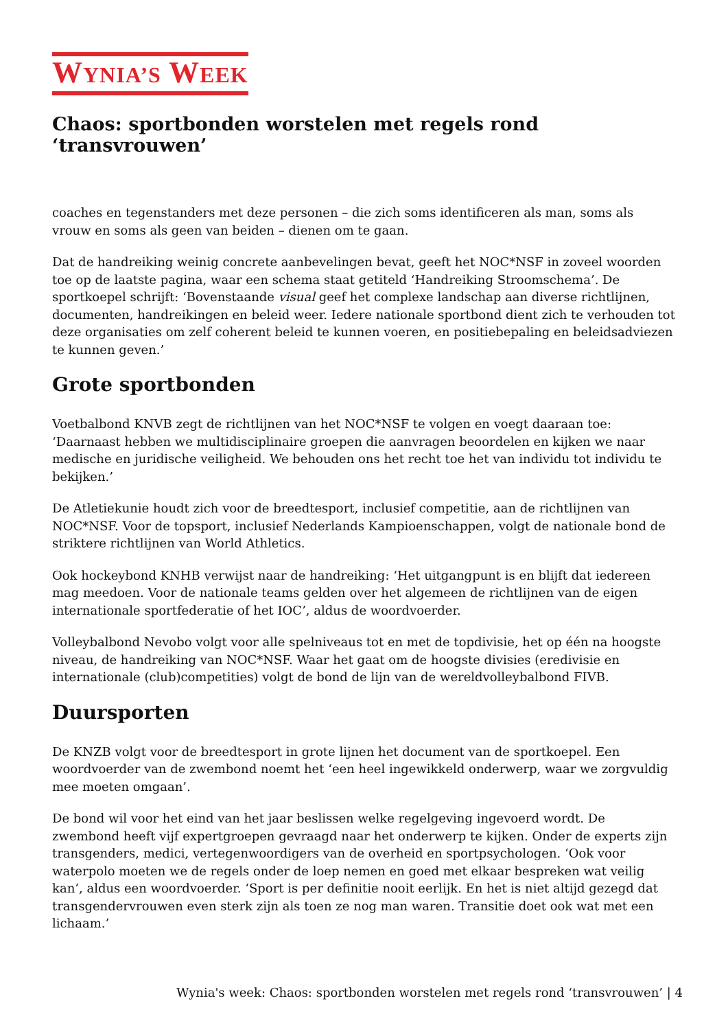WYNIA’S WEEK
Chaos: sportbonden worstelen met regels rond ‘transvrouwen’
coaches en tegenstanders met deze personen – die zich soms identificeren als man, soms als vrouw en soms als geen van beiden – dienen om te gaan.
Dat de handreiking weinig concrete aanbevelingen bevat, geeft het NOC*NSF in zoveel woorden toe op de laatste pagina, waar een schema staat getiteld ‘Handreiking Stroomschema’. De sportkoepel schrijft: ‘Bovenstaande visual geef het complexe landschap aan diverse richtlijnen, documenten, handreikingen en beleid weer. Iedere nationale sportbond dient zich te verhouden tot deze organisaties om zelf coherent beleid te kunnen voeren, en positiebepaling en beleidsadviezen te kunnen geven.’
Grote sportbonden
Voetbalbond KNVB zegt de richtlijnen van het NOC*NSF te volgen en voegt daaraan toe: ‘Daarnaast hebben we multidisciplinaire groepen die aanvragen beoordelen en kijken we naar medische en juridische veiligheid. We behouden ons het recht toe het van individu tot individu te bekijken.’
De Atletiekunie houdt zich voor de breedtesport, inclusief competitie, aan de richtlijnen van NOC*NSF. Voor de topsport, inclusief Nederlands Kampioenschappen, volgt de nationale bond de striktere richtlijnen van World Athletics.
Ook hockeybond KNHB verwijst naar de handreiking: ‘Het uitgangpunt is en blijft dat iedereen mag meedoen. Voor de nationale teams gelden over het algemeen de richtlijnen van de eigen internationale sportfederatie of het IOC’, aldus de woordvoerder.
Volleybalbond Nevobo volgt voor alle spelniveaus tot en met de topdivisie, het op één na hoogste niveau, de handreiking van NOC*NSF. Waar het gaat om de hoogste divisies (eredivisie en internationale (club)competities) volgt de bond de lijn van de wereldvolleybalbond FIVB.
Duursporten
De KNZB volgt voor de breedtesport in grote lijnen het document van de sportkoepel. Een woordvoerder van de zwembond noemt het ‘een heel ingewikkeld onderwerp, waar we zorgvuldig mee moeten omgaan’.
De bond wil voor het eind van het jaar beslissen welke regelgeving ingevoerd wordt. De zwembond heeft vijf expertgroepen gevraagd naar het onderwerp te kijken. Onder de experts zijn transgenders, medici, vertegenwoordigers van de overheid en sportpsychologen. ‘Ook voor waterpolo moeten we de regels onder de loep nemen en goed met elkaar bespreken wat veilig kan’, aldus een woordvoerder. ‘Sport is per definitie nooit eerlijk. En het is niet altijd gezegd dat transgendervrouwen even sterk zijn als toen ze nog man waren. Transitie doet ook wat met een lichaam.’
Wynia's week: Chaos: sportbonden worstelen met regels rond ‘transvrouwen’ | 4